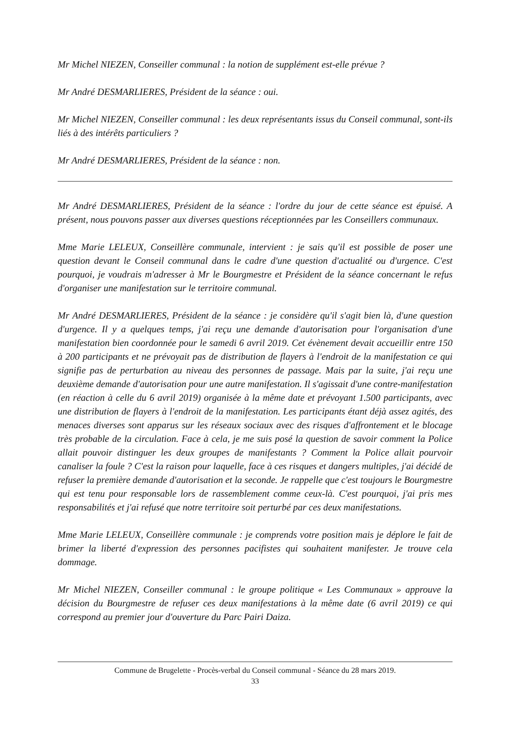Mr Michel NIEZEN, Conseiller communal : la notion de supplément est-elle prévue ?
Mr André DESMARLIERES, Président de la séance : oui.
Mr Michel NIEZEN, Conseiller communal : les deux représentants issus du Conseil communal, sont-ils liés à des intérêts particuliers ?
Mr André DESMARLIERES, Président de la séance : non.
Mr André DESMARLIERES, Président de la séance : l'ordre du jour de cette séance est épuisé. A présent, nous pouvons passer aux diverses questions réceptionnées par les Conseillers communaux.
Mme Marie LELEUX, Conseillère communale, intervient : je sais qu'il est possible de poser une question devant le Conseil communal dans le cadre d'une question d'actualité ou d'urgence. C'est pourquoi, je voudrais m'adresser à Mr le Bourgmestre et Président de la séance concernant le refus d'organiser une manifestation sur le territoire communal.
Mr André DESMARLIERES, Président de la séance : je considère qu'il s'agit bien là, d'une question d'urgence. Il y a quelques temps, j'ai reçu une demande d'autorisation pour l'organisation d'une manifestation bien coordonnée pour le samedi 6 avril 2019. Cet évènement devait accueillir entre 150 à 200 participants et ne prévoyait pas de distribution de flayers à l'endroit de la manifestation ce qui signifie pas de perturbation au niveau des personnes de passage. Mais par la suite, j'ai reçu une deuxième demande d'autorisation pour une autre manifestation. Il s'agissait d'une contre-manifestation (en réaction à celle du 6 avril 2019) organisée à la même date et prévoyant 1.500 participants, avec une distribution de flayers à l'endroit de la manifestation. Les participants étant déjà assez agités, des menaces diverses sont apparus sur les réseaux sociaux avec des risques d'affrontement et le blocage très probable de la circulation. Face à cela, je me suis posé la question de savoir comment la Police allait pouvoir distinguer les deux groupes de manifestants ? Comment la Police allait pourvoir canaliser la foule ? C'est la raison pour laquelle, face à ces risques et dangers multiples, j'ai décidé de refuser la première demande d'autorisation et la seconde. Je rappelle que c'est toujours le Bourgmestre qui est tenu pour responsable lors de rassemblement comme ceux-là. C'est pourquoi, j'ai pris mes responsabilités et j'ai refusé que notre territoire soit perturbé par ces deux manifestations.
Mme Marie LELEUX, Conseillère communale : je comprends votre position mais je déplore le fait de brimer la liberté d'expression des personnes pacifistes qui souhaitent manifester. Je trouve cela dommage.
Mr Michel NIEZEN, Conseiller communal : le groupe politique « Les Communaux » approuve la décision du Bourgmestre de refuser ces deux manifestations à la même date (6 avril 2019) ce qui correspond au premier jour d'ouverture du Parc Pairi Daiza.
Commune de Brugelette - Procès-verbal du Conseil communal - Séance du 28 mars 2019.
33